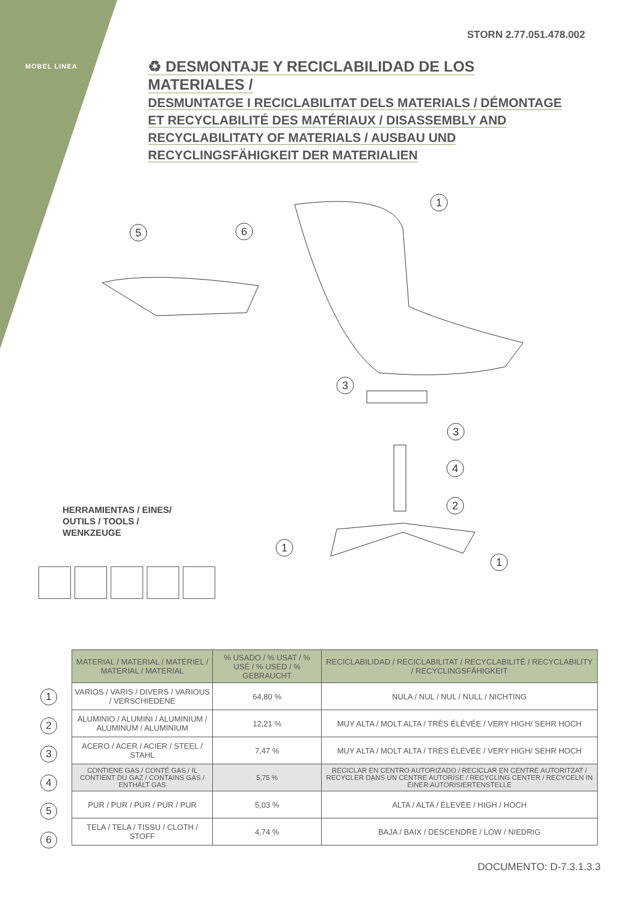MOBEL LINEA
STORN 2.77.051.478.002
♻ DESMONTAJE Y RECICLABILIDAD DE LOS MATERIALES /
DESMUNTATGE I RECICLABILITAT DELS MATERIALS / DÉMONTAGE ET RECYCLABILITÉ DES MATÉRIAUX / DISASSEMBLY AND RECYCLABILITATY OF MATERIALS / AUSBAU UND RECYCLINGSFÄHIGKEIT DER MATERIALIEN
5
6
1
3
3
4
2
1
1
HERRAMIENTAS / EINES/
OUTILS / TOOLS /
WENKZEUGE
1
2
3
4
5
6
| MATERIAL / MATERIAL / MATÉRIEL / MATERIAL / MATERIAL | % USADO / % USAT / % USÉ / % USED / % GEBRAUCHT | RECICLABILIDAD / RECICLABILITAT / RECYCLABILITÉ / RECYCLABILITY / RECYCLINGSFÄHIGKEIT |
| --- | --- | --- |
| VARIOS / VARIS / DIVERS / VARIOUS / VERSCHIEDENE | 64,80 % | NULA / NUL / NUL / NULL / NICHTING |
| ALUMINIO / ALUMINI / ALUMINIUM / ALUMINUM / ALUMINIUM | 12,21 % | MUY ALTA / MOLT ALTA / TRÈS ÉLÉVÉE / VERY HIGH/ SEHR HOCH |
| ACERO / ACER / ACIER / STEEL / STAHL | 7,47 % | MUY ALTA / MOLT ALTA / TRÈS ÉLÉVÉE / VERY HIGH/ SEHR HOCH |
| CONTIENE GAS / CONTÉ GAS / IL CONTIENT DU GAZ / CONTAINS GAS / ENTHÄLT GAS | 5,75 % | RECICLAR EN CENTRO AUTORIZADO / RECICLAR EN CENTRE AUTORITZAT / RECYCLER DANS UN CENTRE AUTORISE / RECYCLING CENTER / RECYCELN IN EINER AUTORISIERTENSTELLE |
| PUR / PUR / PUR / PUR / PUR | 5,03 % | ALTA / ALTA / ÉLEVÉE / HIGH / HOCH |
| TELA / TELA / TISSU / CLOTH / STOFF | 4,74 % | BAJA / BAIX / DESCENDRE / LOW / NIEDRIG |
DOCUMENTO: D-7.3.1.3.3